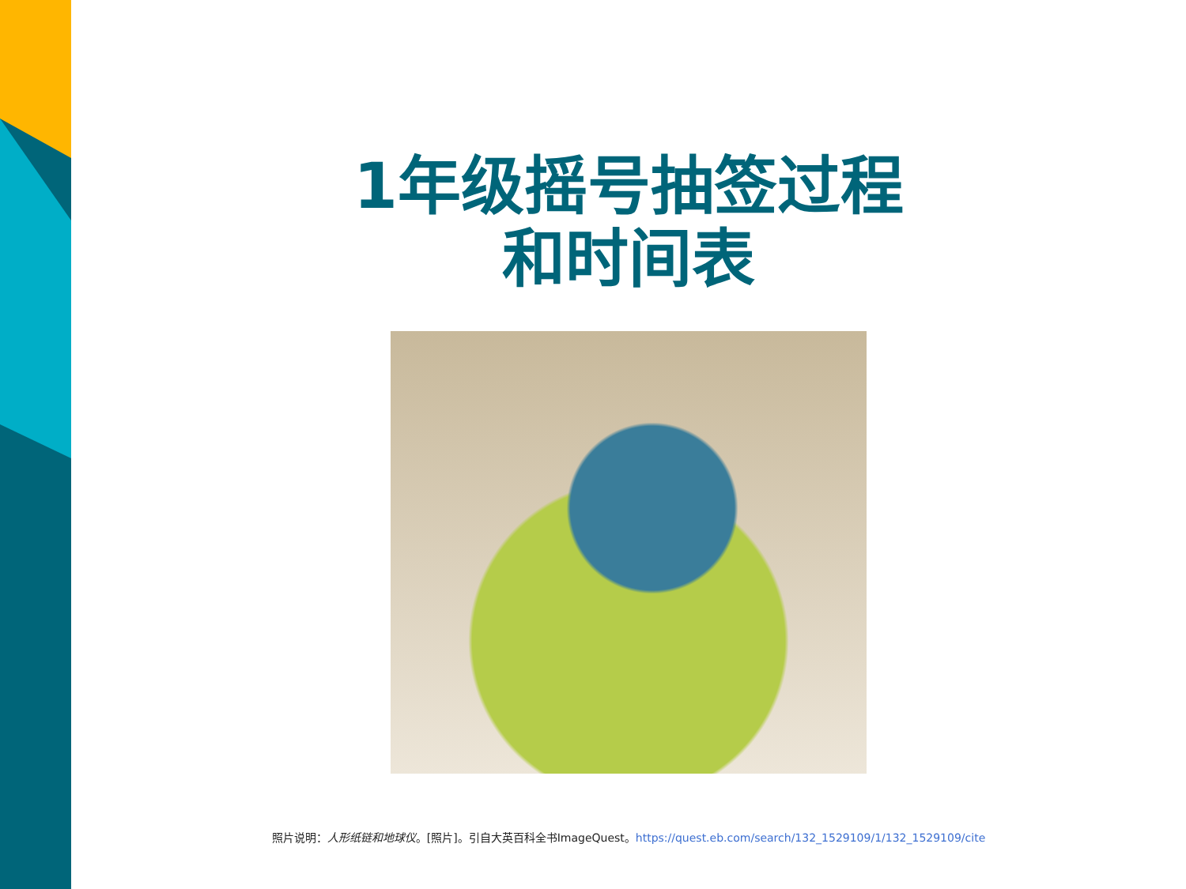1年级摇号抽签过程
和时间表
照片说明：人形纸链和地球仪。[照片]。引自大英百科全书ImageQuest。https://quest.eb.com/search/132_1529109/1/132_1529109/cite